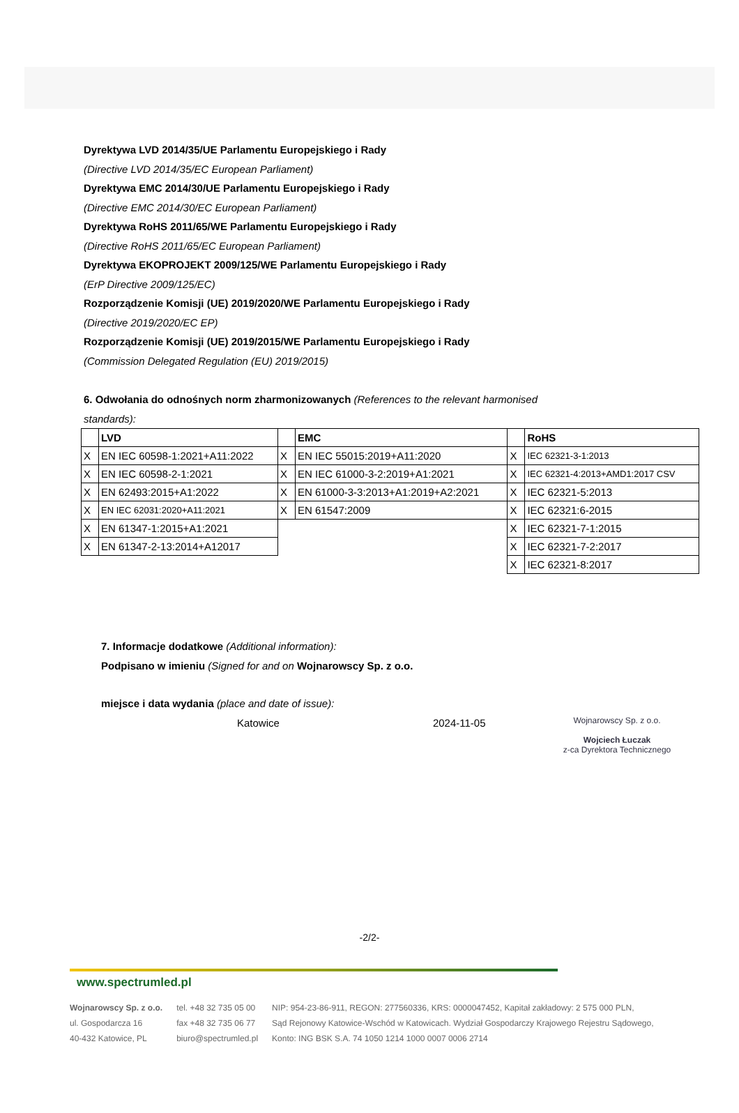Dyrektywa LVD 2014/35/UE Parlamentu Europejskiego i Rady
(Directive LVD 2014/35/EC European Parliament)
Dyrektywa EMC 2014/30/UE Parlamentu Europejskiego i Rady
(Directive EMC 2014/30/EC European Parliament)
Dyrektywa RoHS 2011/65/WE Parlamentu Europejskiego i Rady
(Directive RoHS 2011/65/EC European Parliament)
Dyrektywa EKOPROJEKT 2009/125/WE Parlamentu Europejskiego i Rady
(ErP Directive 2009/125/EC)
Rozporządzenie Komisji (UE) 2019/2020/WE Parlamentu Europejskiego i Rady
(Directive 2019/2020/EC EP)
Rozporządzenie Komisji (UE) 2019/2015/WE Parlamentu Europejskiego i Rady
(Commission Delegated Regulation (EU) 2019/2015)
6. Odwołania do odnośnych norm zharmonizowanych (References to the relevant harmonised standards):
| | LVD | | EMC | | RoHS |
| X | EN IEC 60598-1:2021+A11:2022 | X | EN IEC 55015:2019+A11:2020 | X | IEC 62321-3-1:2013 |
| X | EN IEC 60598-2-1:2021 | X | EN IEC 61000-3-2:2019+A1:2021 | X | IEC 62321-4:2013+AMD1:2017 CSV |
| X | EN 62493:2015+A1:2022 | X | EN 61000-3-3:2013+A1:2019+A2:2021 | X | IEC 62321-5:2013 |
| X | EN IEC 62031:2020+A11:2021 | X | EN 61547:2009 | X | IEC 62321:6-2015 |
| X | EN 61347-1:2015+A1:2021 | | | X | IEC 62321-7-1:2015 |
| X | EN 61347-2-13:2014+A12017 | | | X | IEC 62321-7-2:2017 |
| | | | | X | IEC 62321-8:2017 |
7. Informacje dodatkowe (Additional information):
Podpisano w imieniu (Signed for and on Wojnarowscy Sp. z o.o.
miejsce i data wydania (place and date of issue):
Katowice 2024-11-05
Wojnarowscy Sp. z o.o.
Wojciech Łuczak
z-ca Dyrektora Technicznego
-2/2-
www.spectrumled.pl
Wojnarowscy Sp. z o.o.
ul. Gospodarcza 16
40-432 Katowice, PL
tel. +48 32 735 05 00
fax +48 32 735 06 77
biuro@spectrumled.pl
NIP: 954-23-86-911, REGON: 277560336, KRS: 0000047452, Kapitał zakładowy: 2 575 000 PLN,
Sąd Rejonowy Katowice-Wschód w Katowicach. Wydział Gospodarczy Krajowego Rejestru Sądowego,
Konto: ING BSK S.A. 74 1050 1214 1000 0007 0006 2714